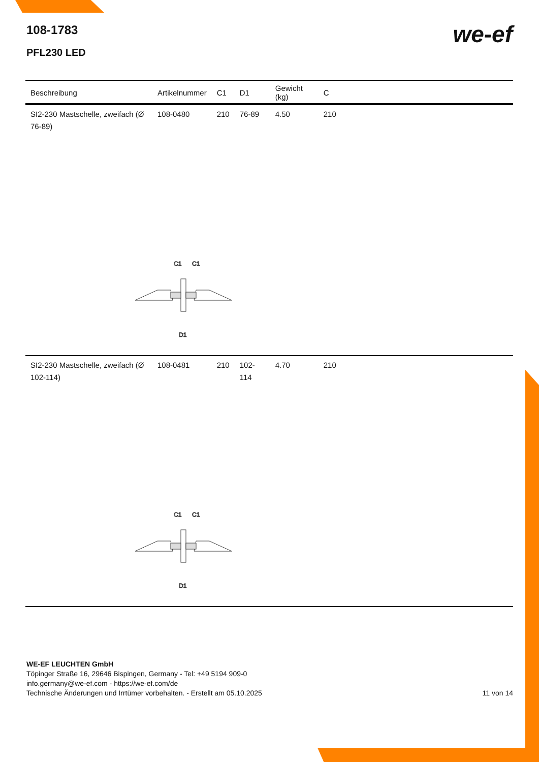108-1783
PFL230 LED
we-ef
| Beschreibung | Artikelnummer | C1 | D1 | Gewicht (kg) | C |
| --- | --- | --- | --- | --- | --- |
| SI2-230 Mastschelle, zweifach (Ø 76-89) | 108-0480 | 210 | 76-89 | 4.50 | 210 |
| C1 C1 D1 | | | | | |
| SI2-230 Mastschelle, zweifach (Ø 102-114) | 108-0481 | 210 | 102-114 | 4.70 | 210 |
| C1 C1 D1 | | | | | |
WE-EF LEUCHTEN GmbH
Töpinger Straße 16, 29646 Bispingen, Germany - Tel: +49 5194 909-0
info.germany@we-ef.com - https://we-ef.com/de
Technische Änderungen und Irrtümer vorbehalten. - Erstellt am 05.10.2025 11 von 14